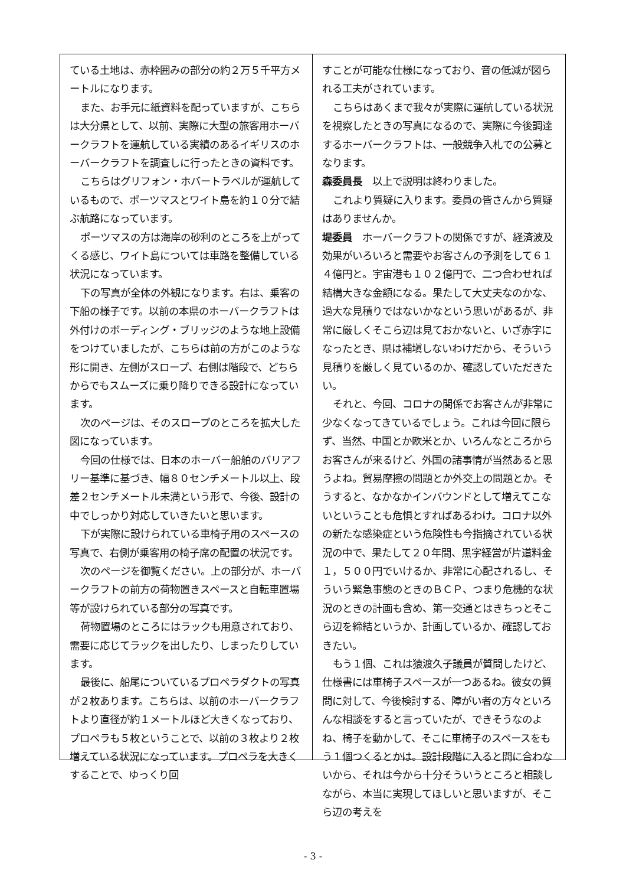ている土地は、赤枠囲みの部分の約２万５千平方メートルになります。
また、お手元に紙資料を配っていますが、こちらは大分県として、以前、実際に大型の旅客用ホーバークラフトを運航している実績のあるイギリスのホーバークラフトを調査しに行ったときの資料です。
こちらはグリフォン・ホバートラベルが運航しているもので、ポーツマスとワイト島を約１０分で結ぶ航路になっています。
ポーツマスの方は海岸の砂利のところを上がってくる感じ、ワイト島については車路を整備している状況になっています。
下の写真が全体の外観になります。右は、乗客の下船の様子です。以前の本県のホーバークラフトは外付けのボーディング・ブリッジのような地上設備をつけていましたが、こちらは前の方がこのような形に開き、左側がスロープ、右側は階段で、どちらからでもスムーズに乗り降りできる設計になっています。
次のページは、そのスロープのところを拡大した図になっています。
今回の仕様では、日本のホーバー船舶のバリアフリー基準に基づき、幅８０センチメートル以上、段差２センチメートル未満という形で、今後、設計の中でしっかり対応していきたいと思います。
下が実際に設けられている車椅子用のスペースの写真で、右側が乗客用の椅子席の配置の状況です。
次のページを御覧ください。上の部分が、ホーバークラフトの前方の荷物置きスペースと自転車置場等が設けられている部分の写真です。
荷物置場のところにはラックも用意されており、需要に応じてラックを出したり、しまったりしています。
最後に、船尾についているプロペラダクトの写真が２枚あります。こちらは、以前のホーバークラフトより直径が約１メートルほど大きくなっており、プロペラも５枚ということで、以前の３枚より２枚増えている状況になっています。プロペラを大きくすることで、ゆっくり回
すことが可能な仕様になっており、音の低減が図られる工夫がされています。
こちらはあくまで我々が実際に運航している状況を視察したときの写真になるので、実際に今後調達するホーバークラフトは、一般競争入札での公募となります。
森委員長　以上で説明は終わりました。
これより質疑に入ります。委員の皆さんから質疑はありませんか。
堤委員　ホーバークラフトの関係ですが、経済波及効果がいろいろと需要やお客さんの予測をして６１４億円と。宇宙港も１０２億円で、二つ合わせれば結構大きな金額になる。果たして大丈夫なのかな、過大な見積りではないかなという思いがあるが、非常に厳しくそこら辺は見ておかないと、いざ赤字になったとき、県は補塡しないわけだから、そういう見積りを厳しく見ているのか、確認していただきたい。
それと、今回、コロナの関係でお客さんが非常に少なくなってきているでしょう。これは今回に限らず、当然、中国とか欧米とか、いろんなところからお客さんが来るけど、外国の諸事情が当然あると思うよね。貿易摩擦の問題とか外交上の問題とか。そうすると、なかなかインバウンドとして増えてこないということも危惧とすればあるわけ。コロナ以外の新たな感染症という危険性も今指摘されている状況の中で、果たして２０年間、黒字経営が片道料金１，５００円でいけるか、非常に心配されるし、そういう緊急事態のときのＢＣＰ、つまり危機的な状況のときの計画も含め、第一交通とはきちっとそこら辺を締結というか、計画しているか、確認しておきたい。
もう１個、これは猿渡久子議員が質問したけど、仕様書には車椅子スペースが一つあるね。彼女の質問に対して、今後検討する、障がい者の方々といろんな相談をすると言っていたが、できそうなのよね、椅子を動かして、そこに車椅子のスペースをもう１個つくるとかは。設計段階に入ると間に合わないから、それは今から十分そういうところと相談しながら、本当に実現してほしいと思いますが、そこら辺の考えを
- 3 -